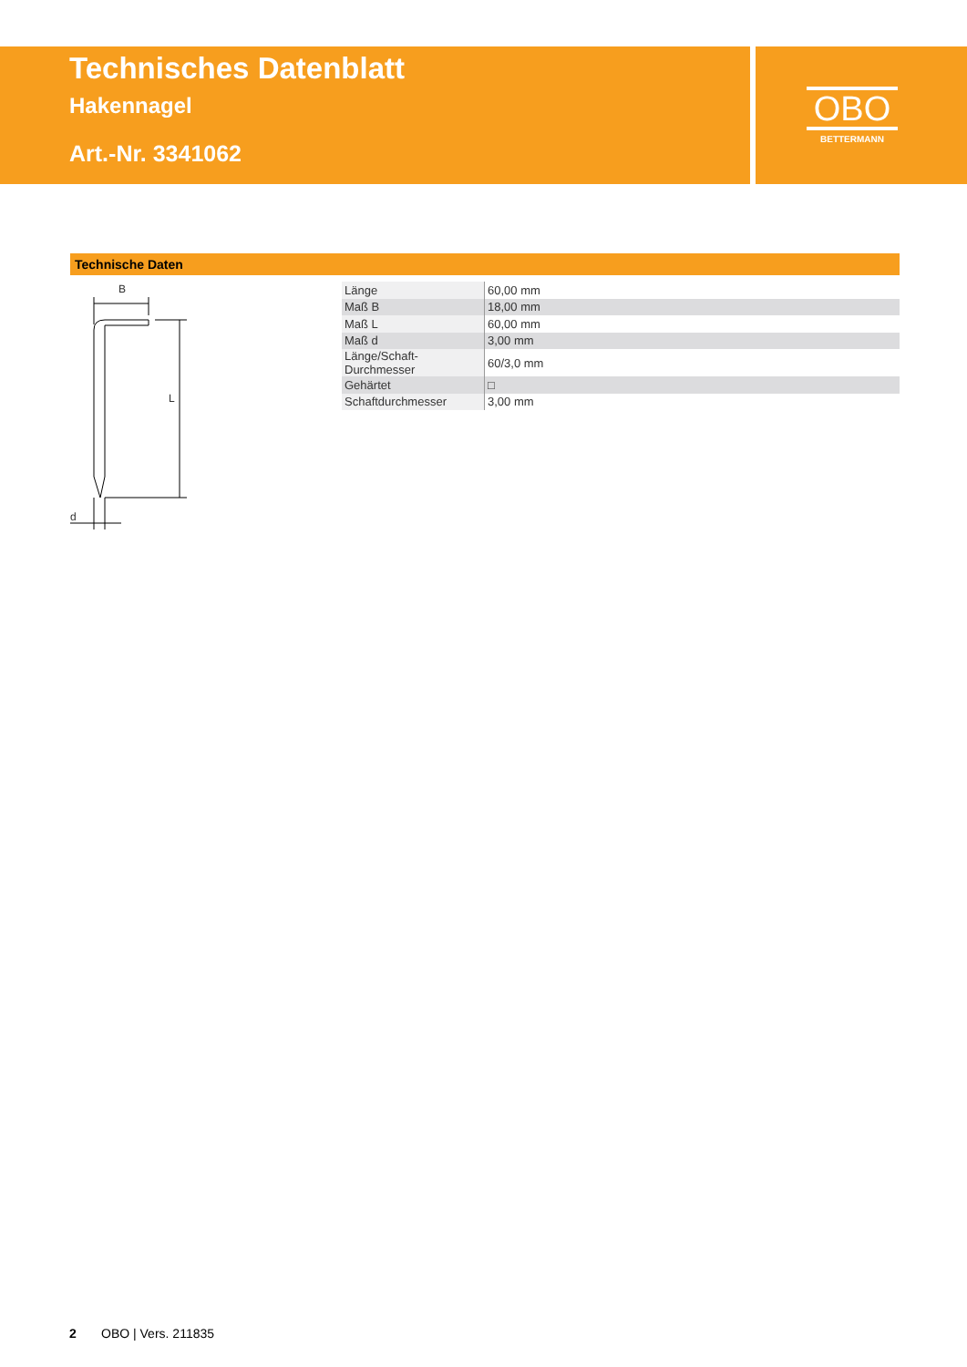Technisches Datenblatt
Hakennagel
Art.-Nr. 3341062
OBO
BETTERMANN
Technische Daten
B
d
L
| Länge | 60,00 mm |
| Maß B | 18,00 mm |
| Maß L | 60,00 mm |
| Maß d | 3,00 mm |
| Länge/Schaft-Durchmesser | 60/3,0 mm |
| Gehärtet | □ |
| Schaftdurchmesser | 3,00 mm |
2 OBO | Vers. 211835